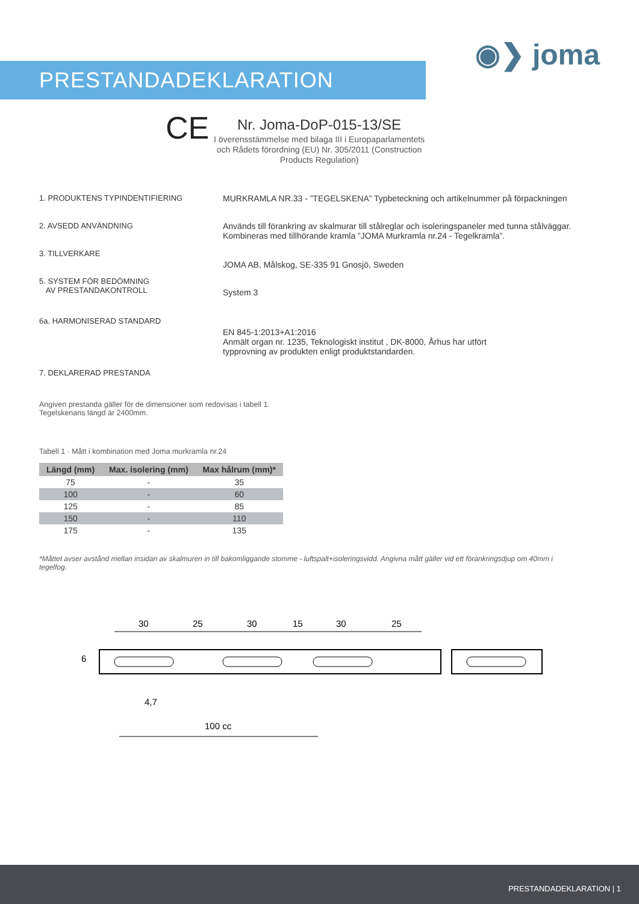◉❯ joma
PRESTANDADEKLARATION
CE
Nr. Joma-DoP-015-13/SE
I överensstämmelse med bilaga III i Europaparlamentets och Rådets förordning (EU) Nr. 305/2011 (Construction Products Regulation)
1. PRODUKTENS TYPINDENTIFIERING MURKRAMLA NR.33 - ”TEGELSKENA” Typbeteckning och artikelnummer på förpackningen
2. AVSEDD ANVÄNDNING Används till förankring av skalmurar till stålreglar och isoleringspaneler med tunna stålväggar.
Kombineras med tillhörande kramla ”JOMA Murkramla nr.24 - Tegelkramla”.
3. TILLVERKARE
JOMA AB, Målskog, SE-335 91 Gnosjö, Sweden
5. SYSTEM FÖR BEDÖMNING
AV PRESTANDAKONTROLL
System 3
6a. HARMONISERAD STANDARD
EN 845-1:2013+A1:2016
Anmält organ nr. 1235, Teknologiskt institut , DK-8000, Århus har utfört
typprovning av produkten enligt produktstandarden.
7. DEKLARERAD PRESTANDA
Angiven prestanda gäller för de dimensioner som redovisas i tabell 1.
Tegelskenans längd är 2400mm.
Tabell 1 · Mått i kombination med Joma murkramla nr.24
| Längd (mm) | Max. isolering (mm) | Max hålrum (mm)* |
| --- | --- | --- |
| 75 | - | 35 |
| 100 | - | 60 |
| 125 | - | 85 |
| 150 | - | 110 |
| 175 | - | 135 |
*Måttet avser avstånd mellan insidan av skalmuren in till bakomliggande stomme - luftspalt+isoleringsvidd. Angivna mått gäller vid ett förankringsdjup om 40mm i tegelfog.
30
25
30
15
30
25
6
4,7
100 cc
PRESTANDADEKLARATION | 1